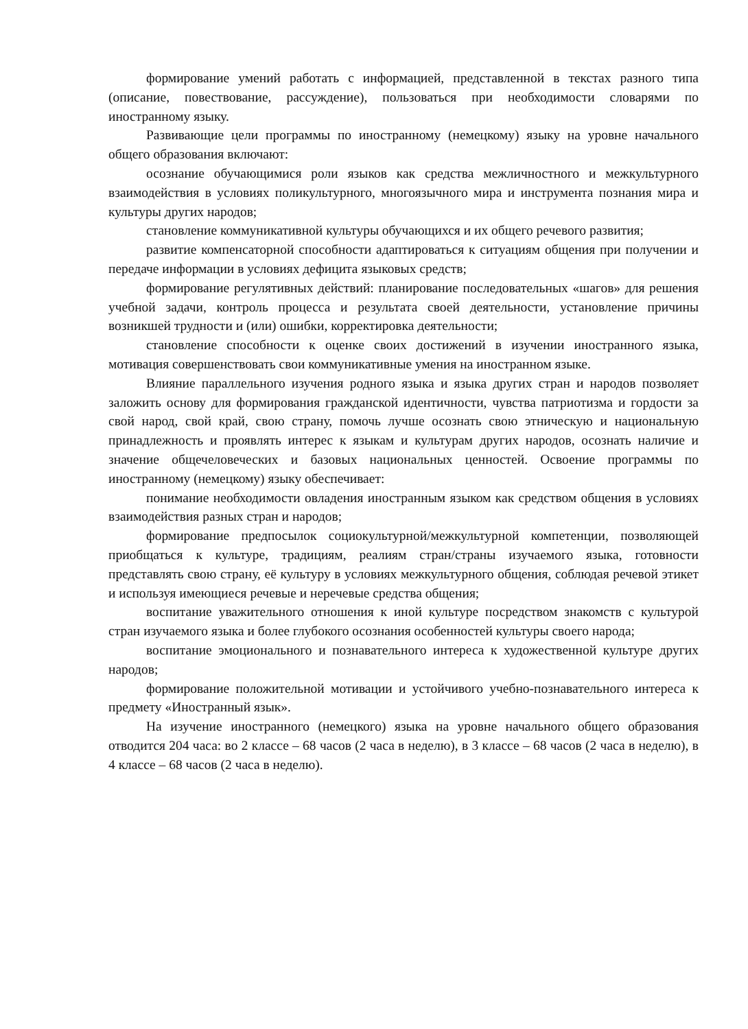формирование умений работать с информацией, представленной в текстах разного типа (описание, повествование, рассуждение), пользоваться при необходимости словарями по иностранному языку.
Развивающие цели программы по иностранному (немецкому) языку на уровне начального общего образования включают:
осознание обучающимися роли языков как средства межличностного и межкультурного взаимодействия в условиях поликультурного, многоязычного мира и инструмента познания мира и культуры других народов;
становление коммуникативной культуры обучающихся и их общего речевого развития;
развитие компенсаторной способности адаптироваться к ситуациям общения при получении и передаче информации в условиях дефицита языковых средств;
формирование регулятивных действий: планирование последовательных «шагов» для решения учебной задачи, контроль процесса и результата своей деятельности, установление причины возникшей трудности и (или) ошибки, корректировка деятельности;
становление способности к оценке своих достижений в изучении иностранного языка, мотивация совершенствовать свои коммуникативные умения на иностранном языке.
Влияние параллельного изучения родного языка и языка других стран и народов позволяет заложить основу для формирования гражданской идентичности, чувства патриотизма и гордости за свой народ, свой край, свою страну, помочь лучше осознать свою этническую и национальную принадлежность и проявлять интерес к языкам и культурам других народов, осознать наличие и значение общечеловеческих и базовых национальных ценностей. Освоение программы по иностранному (немецкому) языку обеспечивает:
понимание необходимости овладения иностранным языком как средством общения в условиях взаимодействия разных стран и народов;
формирование предпосылок социокультурной/межкультурной компетенции, позволяющей приобщаться к культуре, традициям, реалиям стран/страны изучаемого языка, готовности представлять свою страну, её культуру в условиях межкультурного общения, соблюдая речевой этикет и используя имеющиеся речевые и неречевые средства общения;
воспитание уважительного отношения к иной культуре посредством знакомств с культурой стран изучаемого языка и более глубокого осознания особенностей культуры своего народа;
воспитание эмоционального и познавательного интереса к художественной культуре других народов;
формирование положительной мотивации и устойчивого учебно-познавательного интереса к предмету «Иностранный язык».
На изучение иностранного (немецкого) языка на уровне начального общего образования отводится 204 часа: во 2 классе – 68 часов (2 часа в неделю), в 3 классе – 68 часов (2 часа в неделю), в 4 классе – 68 часов (2 часа в неделю).